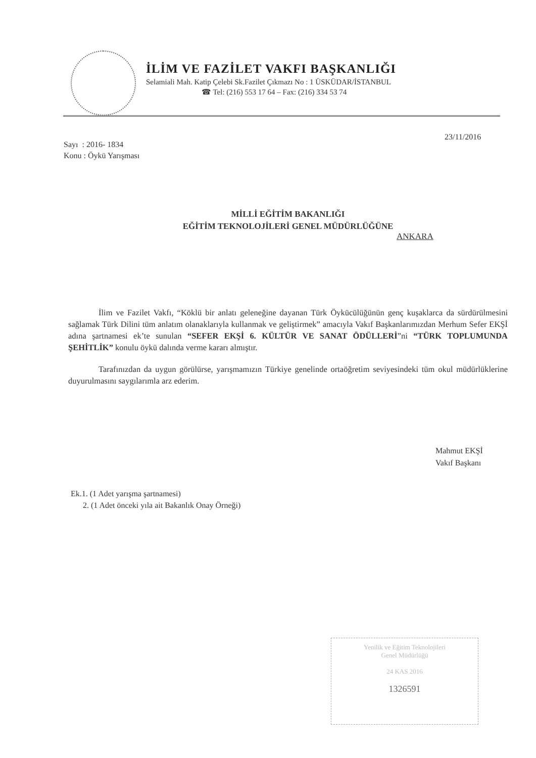İLİM VE FAZİLET VAKFI BAŞKANLIĞI
Selamiali Mah. Katip Çelebi Sk.Fazilet Çıkmazı No : 1 ÜSKÜDAR/İSTANBUL
☎ Tel: (216) 553 17 64 – Fax: (216) 334 53 74
23/11/2016
Sayı : 2016- 1834
Konu : Öykü Yarışması
MİLLİ EĞİTİM BAKANLIĞI
EĞİTİM TEKNOLOJİLERİ GENEL MÜDÜRLÜĞÜNE
ANKARA
İlim ve Fazilet Vakfı, “Köklü bir anlatı geleneğine dayanan Türk Öykücülüğünün genç kuşaklarca da sürdürülmesini sağlamak Türk Dilini tüm anlatım olanaklarıyla kullanmak ve geliştirmek” amacıyla Vakıf Başkanlarımızdan Merhum Sefer EKŞİ adına şartnamesi ek’te sunulan “SEFER EKŞİ 6. KÜLTÜR VE SANAT ÖDÜLLERİ”ni “TÜRK TOPLUMUNDA ŞEHİTLİK” konulu öykü dalında verme kararı almıştır.
Tarafınızdan da uygun görülürse, yarışmamızın Türkiye genelinde ortaöğretim seviyesindeki tüm okul müdürlüklerine duyurulmasını saygılarımla arz ederim.
Mahmut EKŞİ
Vakıf Başkanı
Ek.1. (1 Adet yarışma şartnamesi)
2. (1 Adet önceki yıla ait Bakanlık Onay Örneği)
Yenilik ve Eğitim Teknolojileri
Genel Müdürlüğü
24 KAS 2016
1326591